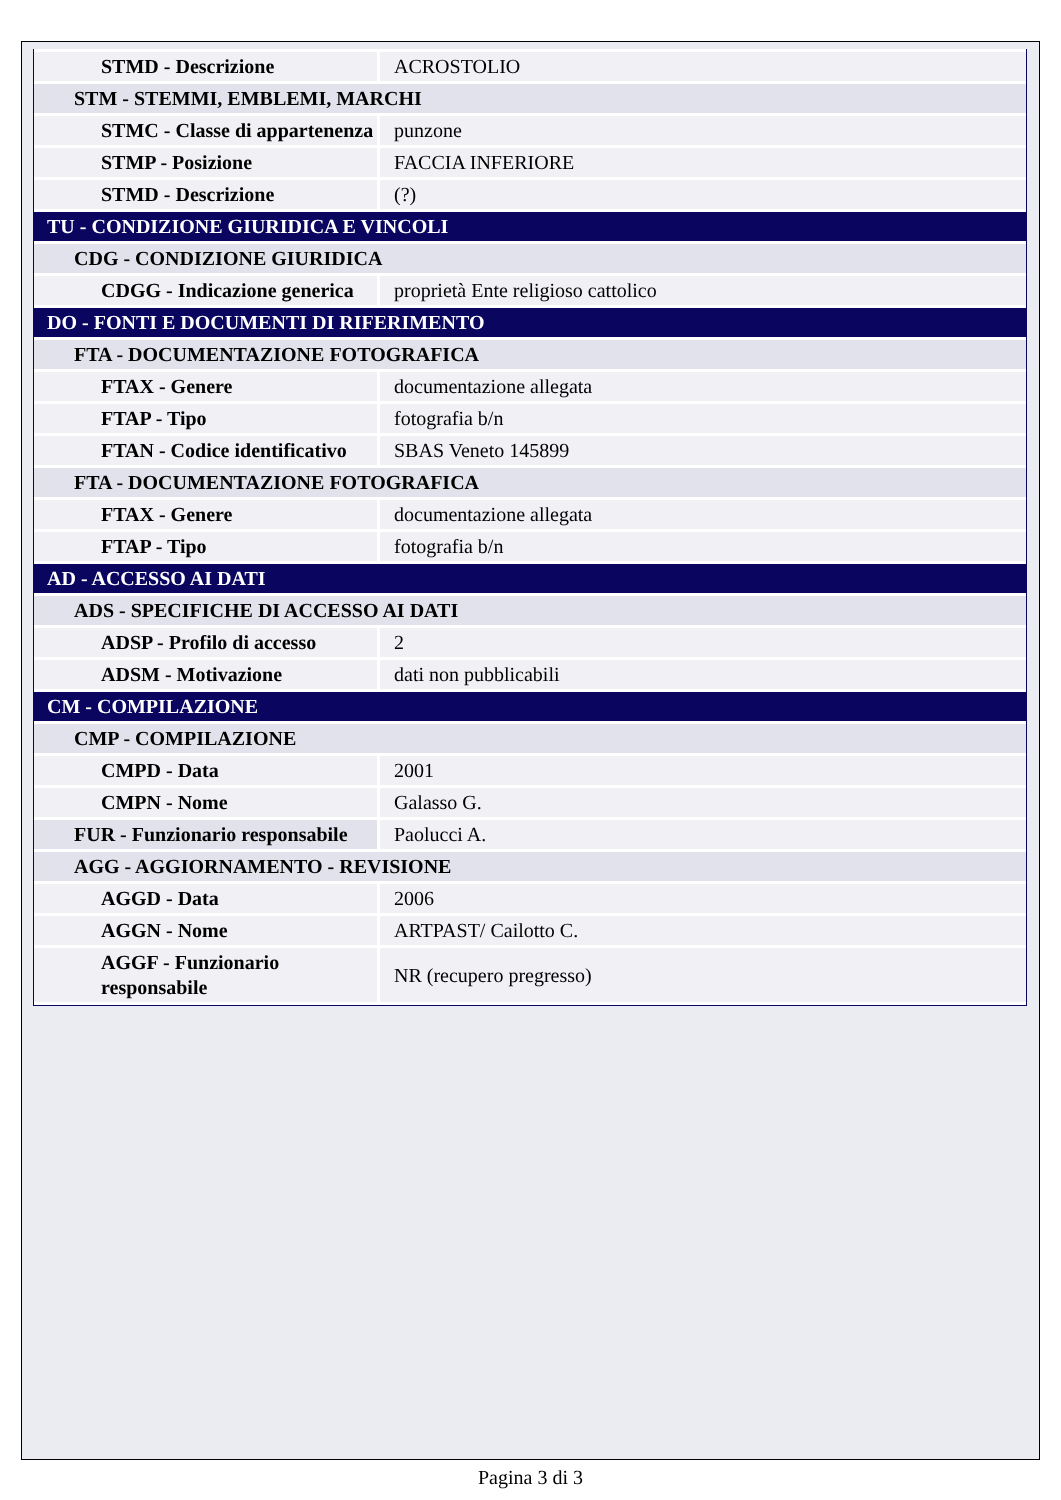| STMD - Descrizione | ACROSTOLIO |
| STM - STEMMI, EMBLEMI, MARCHI | |
| STMC - Classe di appartenenza | punzone |
| STMP - Posizione | FACCIA INFERIORE |
| STMD - Descrizione | (?) |
| TU - CONDIZIONE GIURIDICA E VINCOLI | |
| CDG - CONDIZIONE GIURIDICA | |
| CDGG - Indicazione generica | proprietà Ente religioso cattolico |
| DO - FONTI E DOCUMENTI DI RIFERIMENTO | |
| FTA - DOCUMENTAZIONE FOTOGRAFICA | |
| FTAX - Genere | documentazione allegata |
| FTAP - Tipo | fotografia b/n |
| FTAN - Codice identificativo | SBAS Veneto 145899 |
| FTA - DOCUMENTAZIONE FOTOGRAFICA | |
| FTAX - Genere | documentazione allegata |
| FTAP - Tipo | fotografia b/n |
| AD - ACCESSO AI DATI | |
| ADS - SPECIFICHE DI ACCESSO AI DATI | |
| ADSP - Profilo di accesso | 2 |
| ADSM - Motivazione | dati non pubblicabili |
| CM - COMPILAZIONE | |
| CMP - COMPILAZIONE | |
| CMPD - Data | 2001 |
| CMPN - Nome | Galasso G. |
| FUR - Funzionario responsabile | Paolucci A. |
| AGG - AGGIORNAMENTO - REVISIONE | |
| AGGD - Data | 2006 |
| AGGN - Nome | ARTPAST/ Cailotto C. |
| AGGF - Funzionario responsabile | NR (recupero pregresso) |
Pagina 3 di 3